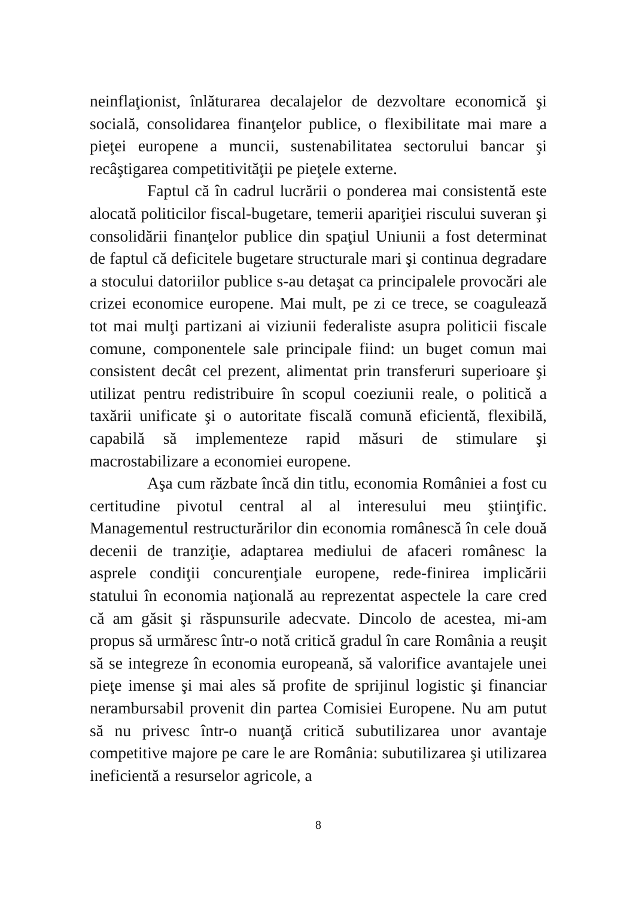neinflaţionist, înlăturarea decalajelor de dezvoltare economică şi socială, consolidarea finanţelor publice, o flexibilitate mai mare a pieţei europene a muncii, sustenabilitatea sectorului bancar şi recâştigarea competitivităţii pe pieţele externe.
Faptul că în cadrul lucrării o ponderea mai consistentă este alocată politicilor fiscal-bugetare, temerii apariţiei riscului suveran şi consolidării finanţelor publice din spaţiul Uniunii a fost determinat de faptul că deficitele bugetare structurale mari şi continua degradare a stocului datoriilor publice s-au detaşat ca principalele provocări ale crizei economice europene. Mai mult, pe zi ce trece, se coagulează tot mai mulţi partizani ai viziunii federaliste asupra politicii fiscale comune, componentele sale principale fiind: un buget comun mai consistent decât cel prezent, alimentat prin transferuri superioare şi utilizat pentru redistribuire în scopul coeziunii reale, o politică a taxării unificate şi o autoritate fiscală comună eficientă, flexibilă, capabilă să implementeze rapid măsuri de stimulare şi macrostabilizare a economiei europene.
Aşa cum răzbate încă din titlu, economia României a fost cu certitudine pivotul central al al interesului meu ştiinţific. Managementul restructurărilor din economia românescă în cele două decenii de tranziţie, adaptarea mediului de afaceri românesc la asprele condiţii concurenţiale europene, rede-finirea implicării statului în economia naţională au reprezentat aspectele la care cred că am găsit şi răspunsurile adecvate. Dincolo de acestea, mi-am propus să urmăresc într-o notă critică gradul în care România a reuşit să se integreze în economia europeană, să valorifice avantajele unei pieţe imense şi mai ales să profite de sprijinul logistic şi financiar nerambursabil provenit din partea Comisiei Europene. Nu am putut să nu privesc într-o nuanţă critică subutilizarea unor avantaje competitive majore pe care le are România: subutilizarea şi utilizarea ineficientă a resurselor agricole, a
8